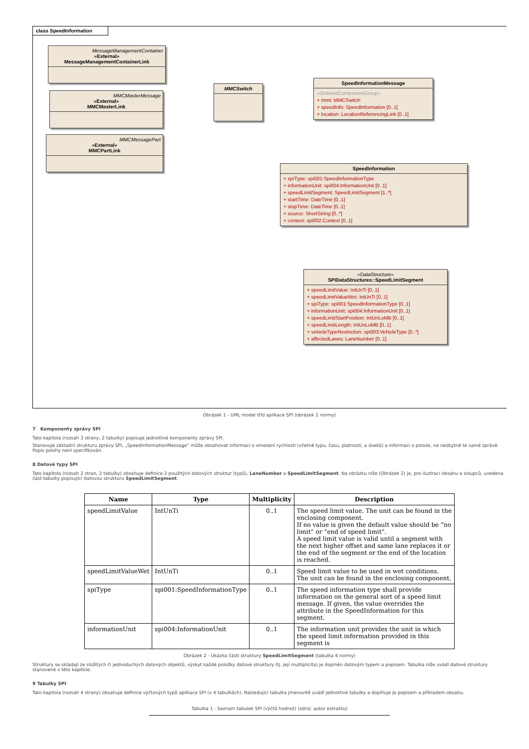class SpeedInformation
MessageManagementContainer
«External»
MessageManagementContainerLink
MMCMasterMessage
«External»
MMCMasterLink
MMCMessagePart
«External»
MMCPartLink
MMCSwitch
SpeedInformationMessage
«OrderedComponentGroup»
+ mmt: MMCSwitch
+ speedInfo: SpeedInformation [0..1]
+ location: LocationReferencingLink [0..1]
SpeedInformation
+ spiType: spi001:SpeedInformationType
+ informationUnit: spi004:InformationUnit [0..1]
+ speedLimitSegment: SpeedLimitSegment [1..*]
+ startTime: DateTime [0..1]
+ stopTime: DateTime [0..1]
+ source: ShortString [0..*]
+ context: spi002:Context [0..1]
«DataStructure»
SPIDataStructures::SpeedLimitSegment
+ speedLimitValue: IntUnTi [0..1]
+ speedLimitValueWet: IntUnTi [0..1]
+ spiType: spi001:SpeedInformationType [0..1]
+ informationUnit: spi004:InformationUnit [0..1]
+ speedLimitStartPosition: IntUnLoMB [0..1]
+ speedLimitLength: IntUnLoMB [0..1]
+ vehicleTypeRestriction: spi003:VehicleType [0..*]
+ affectedLanes: LaneNumber [0..1]
Obrázek 1 - UML model tříd aplikace SPI (obrázek 2 normy)
7 Komponenty zprávy SPI
Tato kapitola (rozsah 3 strany, 2 tabulky) popisuje jednotlivé komponenty zprávy SPI.
Stanovuje základní strukturu zprávy SPI, „SpeedInformationMessage“ může obsahovat informaci o omezení rychlosti (včetně typu, času, platnosti, a úseků) a informaci o poloze, ne nezbytně té samé zprávě. Popis polohy není specifikován.
8 Datové typy SPI
Tato kapitola (rozsah 2 stran, 2 tabulky) obsahuje definice 2 použitých datových struktur (typů), LaneNumber a SpeedLimitSegment. Na obrázku níže (Obrázek 2) je, pro ilustraci obsahu a sloupců, uvedena část tabulky popisující datovou strukturu SpeedLimitSegment.
| Name | Type | Multiplicity | Description |
| --- | --- | --- | --- |
| speedLimitValue | IntUnTi | 0..1 | The speed limit value. The unit can be found in the enclosing component. If no value is given the default value should be “no limit” or “end of speed limit”. A speed limit value is valid until a segment with the next higher offset and same lane replaces it or the end of the segment or the end of the location is reached. |
| speedLimitValueWet | IntUnTi | 0..1 | Speed limit value to be used in wet conditions. The unit can be found in the enclosing component. |
| spiType | spi001:SpeedInformationType | 0..1 | The speed information type shall provide information on the general sort of a speed limit message. If given, the value overrides the attribute in the SpeedInformation for this segment. |
| informationUnit | spi004:InformationUnit | 0..1 | The information unit provides the unit in which the speed limit information provided in this segment is |
Obrázek 2 - Ukázka části struktury SpeedLimitSegment (tabulka 4 normy)
Struktury se skládají ze složitých či jednoduchých datových objektů, výskyt každé položky datové struktury (tj. její multiplicita) je doplněn datovým typem a popisem. Tabulka níže uvádí datové struktury stanovené v této kapitole.
9 Tabulky SPI
Tato kapitola (rozsah 4 strany) obsahuje definice výčtových typů aplikace SPI (v 4 tabulkách). Následující tabulka jmenovitě uvádí jednotlivé tabulky a doplňuje je popisem a příkladem obsahu.
Tabulka 1 - Seznam tabulek SPI (výčtů hodnot) (zdroj: autor extraktu)